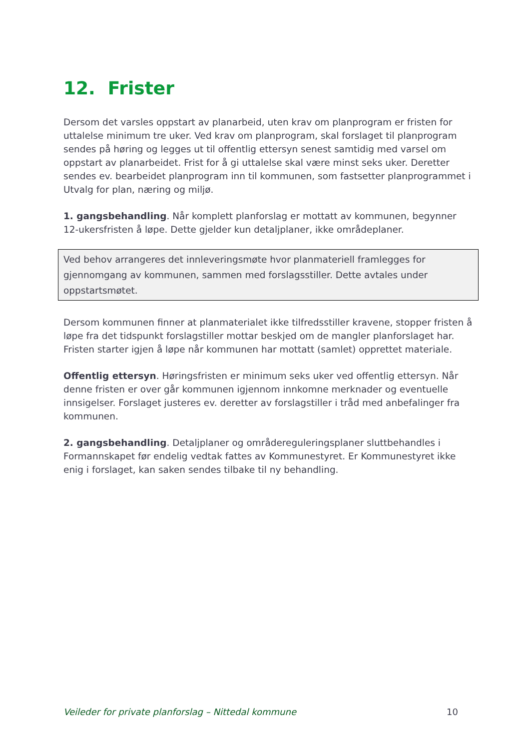12. Frister
Dersom det varsles oppstart av planarbeid, uten krav om planprogram er fristen for uttalelse minimum tre uker. Ved krav om planprogram, skal forslaget til planprogram sendes på høring og legges ut til offentlig ettersyn senest samtidig med varsel om oppstart av planarbeidet. Frist for å gi uttalelse skal være minst seks uker. Deretter sendes ev. bearbeidet planprogram inn til kommunen, som fastsetter planprogrammet i Utvalg for plan, næring og miljø.
1. gangsbehandling. Når komplett planforslag er mottatt av kommunen, begynner 12-ukersfristen å løpe. Dette gjelder kun detaljplaner, ikke områdeplaner.
Ved behov arrangeres det innleveringsmøte hvor planmateriell framlegges for gjennomgang av kommunen, sammen med forslagsstiller. Dette avtales under oppstartsmøtet.
Dersom kommunen finner at planmaterialet ikke tilfredsstiller kravene, stopper fristen å løpe fra det tidspunkt forslagstiller mottar beskjed om de mangler planforslaget har. Fristen starter igjen å løpe når kommunen har mottatt (samlet) opprettet materiale.
Offentlig ettersyn. Høringsfristen er minimum seks uker ved offentlig ettersyn. Når denne fristen er over går kommunen igjennom innkomne merknader og eventuelle innsigelser. Forslaget justeres ev. deretter av forslagstiller i tråd med anbefalinger fra kommunen.
2. gangsbehandling. Detaljplaner og områdereguleringsplaner sluttbehandles i Formannskapet før endelig vedtak fattes av Kommunestyret. Er Kommunestyret ikke enig i forslaget, kan saken sendes tilbake til ny behandling.
Veileder for private planforslag – Nittedal kommune 10